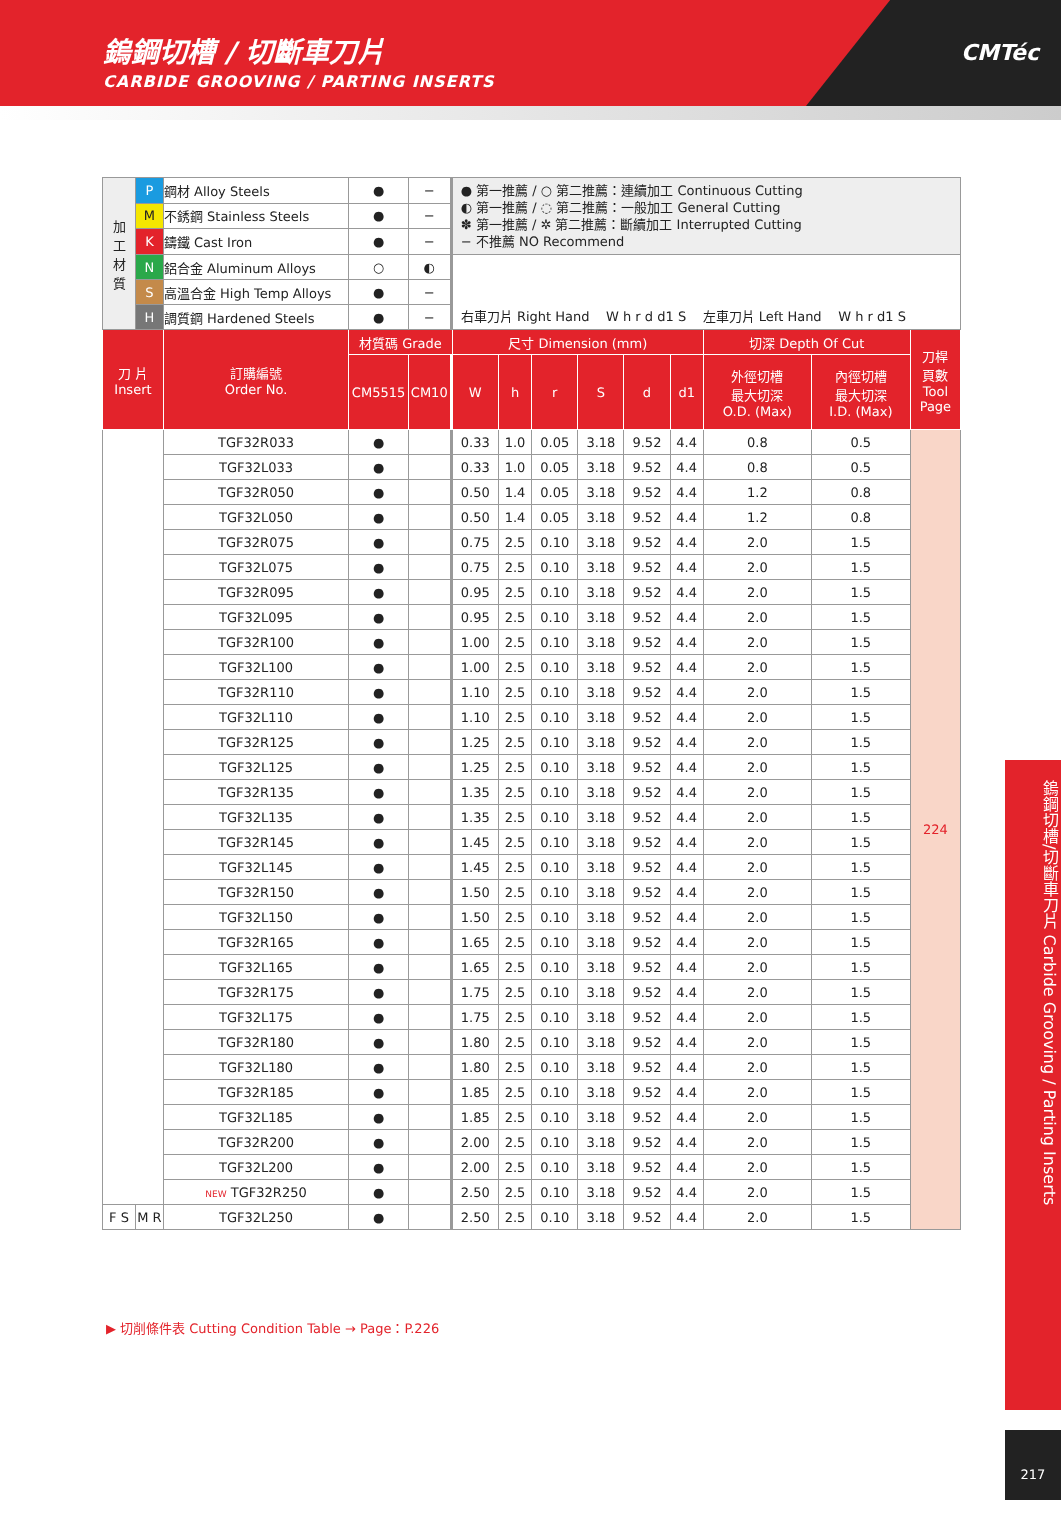鎢鋼切槽 / 切斷車刀片
CARBIDE GROOVING / PARTING INSERTS
CMTéc
| 加 工 材 質 | P | 鋼材 Alloy Steels | ● | − | | | ● 第一推薦 / ○ 第二推薦：連續加工 Continuous Cutting ◐ 第一推薦 / ◌ 第二推薦：一般加工 General Cutting ✽ 第一推薦 / ✲ 第二推薦：斷續加工 Interrupted Cutting − 不推薦 NO Recommend | | | | | | | | |
| | M | 不銹鋼 Stainless Steels | ● | − | | | | | | | | | | | |
| | K | 鑄鐵 Cast Iron | ● | − | | | | | | | | | | | |
| | N | 鋁合金 Aluminum Alloys | ○ | ◐ | | | 右車刀片 Right Hand W h r d d1 S 左車刀片 Left Hand W h r d1 S | | | | | | | | |
| | S | 高溫合金 High Temp Alloys | ● | − | | | | | | | | | | | |
| | H | 調質鋼 Hardened Steels | ● | − | | | | | | | | | | | |
| 刀 片 Insert | | 訂購編號 Order No. | 材質碼 Grade | | | | 尺寸 Dimension (mm) | | | | | | 切深 Depth Of Cut | | 刀桿 頁數 Tool Page |
| | | | CM5515 | CM10 | | | W | h | r | S | d | d1 | 外徑切槽 最大切深 O.D. (Max) | 內徑切槽 最大切深 I.D. (Max) | |
| | | TGF32R033 | ● | | | | 0.33 | 1.0 | 0.05 | 3.18 | 9.52 | 4.4 | 0.8 | 0.5 | 224 |
| | | TGF32L033 | ● | | | | 0.33 | 1.0 | 0.05 | 3.18 | 9.52 | 4.4 | 0.8 | 0.5 | |
| | | TGF32R050 | ● | | | | 0.50 | 1.4 | 0.05 | 3.18 | 9.52 | 4.4 | 1.2 | 0.8 | |
| | | TGF32L050 | ● | | | | 0.50 | 1.4 | 0.05 | 3.18 | 9.52 | 4.4 | 1.2 | 0.8 | |
| | | TGF32R075 | ● | | | | 0.75 | 2.5 | 0.10 | 3.18 | 9.52 | 4.4 | 2.0 | 1.5 | |
| | | TGF32L075 | ● | | | | 0.75 | 2.5 | 0.10 | 3.18 | 9.52 | 4.4 | 2.0 | 1.5 | |
| | | TGF32R095 | ● | | | | 0.95 | 2.5 | 0.10 | 3.18 | 9.52 | 4.4 | 2.0 | 1.5 | |
| | | TGF32L095 | ● | | | | 0.95 | 2.5 | 0.10 | 3.18 | 9.52 | 4.4 | 2.0 | 1.5 | |
| | | TGF32R100 | ● | | | | 1.00 | 2.5 | 0.10 | 3.18 | 9.52 | 4.4 | 2.0 | 1.5 | |
| | | TGF32L100 | ● | | | | 1.00 | 2.5 | 0.10 | 3.18 | 9.52 | 4.4 | 2.0 | 1.5 | |
| | | TGF32R110 | ● | | | | 1.10 | 2.5 | 0.10 | 3.18 | 9.52 | 4.4 | 2.0 | 1.5 | |
| | | TGF32L110 | ● | | | | 1.10 | 2.5 | 0.10 | 3.18 | 9.52 | 4.4 | 2.0 | 1.5 | |
| | | TGF32R125 | ● | | | | 1.25 | 2.5 | 0.10 | 3.18 | 9.52 | 4.4 | 2.0 | 1.5 | |
| | | TGF32L125 | ● | | | | 1.25 | 2.5 | 0.10 | 3.18 | 9.52 | 4.4 | 2.0 | 1.5 | |
| | | TGF32R135 | ● | | | | 1.35 | 2.5 | 0.10 | 3.18 | 9.52 | 4.4 | 2.0 | 1.5 | |
| | | TGF32L135 | ● | | | | 1.35 | 2.5 | 0.10 | 3.18 | 9.52 | 4.4 | 2.0 | 1.5 | |
| | | TGF32R145 | ● | | | | 1.45 | 2.5 | 0.10 | 3.18 | 9.52 | 4.4 | 2.0 | 1.5 | |
| | | TGF32L145 | ● | | | | 1.45 | 2.5 | 0.10 | 3.18 | 9.52 | 4.4 | 2.0 | 1.5 | |
| | | TGF32R150 | ● | | | | 1.50 | 2.5 | 0.10 | 3.18 | 9.52 | 4.4 | 2.0 | 1.5 | |
| | | TGF32L150 | ● | | | | 1.50 | 2.5 | 0.10 | 3.18 | 9.52 | 4.4 | 2.0 | 1.5 | |
| | | TGF32R165 | ● | | | | 1.65 | 2.5 | 0.10 | 3.18 | 9.52 | 4.4 | 2.0 | 1.5 | |
| | | TGF32L165 | ● | | | | 1.65 | 2.5 | 0.10 | 3.18 | 9.52 | 4.4 | 2.0 | 1.5 | |
| | | TGF32R175 | ● | | | | 1.75 | 2.5 | 0.10 | 3.18 | 9.52 | 4.4 | 2.0 | 1.5 | |
| | | TGF32L175 | ● | | | | 1.75 | 2.5 | 0.10 | 3.18 | 9.52 | 4.4 | 2.0 | 1.5 | |
| | | TGF32R180 | ● | | | | 1.80 | 2.5 | 0.10 | 3.18 | 9.52 | 4.4 | 2.0 | 1.5 | |
| | | TGF32L180 | ● | | | | 1.80 | 2.5 | 0.10 | 3.18 | 9.52 | 4.4 | 2.0 | 1.5 | |
| | | TGF32R185 | ● | | | | 1.85 | 2.5 | 0.10 | 3.18 | 9.52 | 4.4 | 2.0 | 1.5 | |
| | | TGF32L185 | ● | | | | 1.85 | 2.5 | 0.10 | 3.18 | 9.52 | 4.4 | 2.0 | 1.5 | |
| | | TGF32R200 | ● | | | | 2.00 | 2.5 | 0.10 | 3.18 | 9.52 | 4.4 | 2.0 | 1.5 | |
| | | TGF32L200 | ● | | | | 2.00 | 2.5 | 0.10 | 3.18 | 9.52 | 4.4 | 2.0 | 1.5 | |
| | | NEW TGF32R250 | ● | | | | 2.50 | 2.5 | 0.10 | 3.18 | 9.52 | 4.4 | 2.0 | 1.5 | |
| F S | M R | TGF32L250 | ● | | | | 2.50 | 2.5 | 0.10 | 3.18 | 9.52 | 4.4 | 2.0 | 1.5 | |
▶ 切削條件表 Cutting Condition Table → Page：P.226
鎢鋼切槽/切斷車刀片 Carbide Grooving / Parting Inserts
217